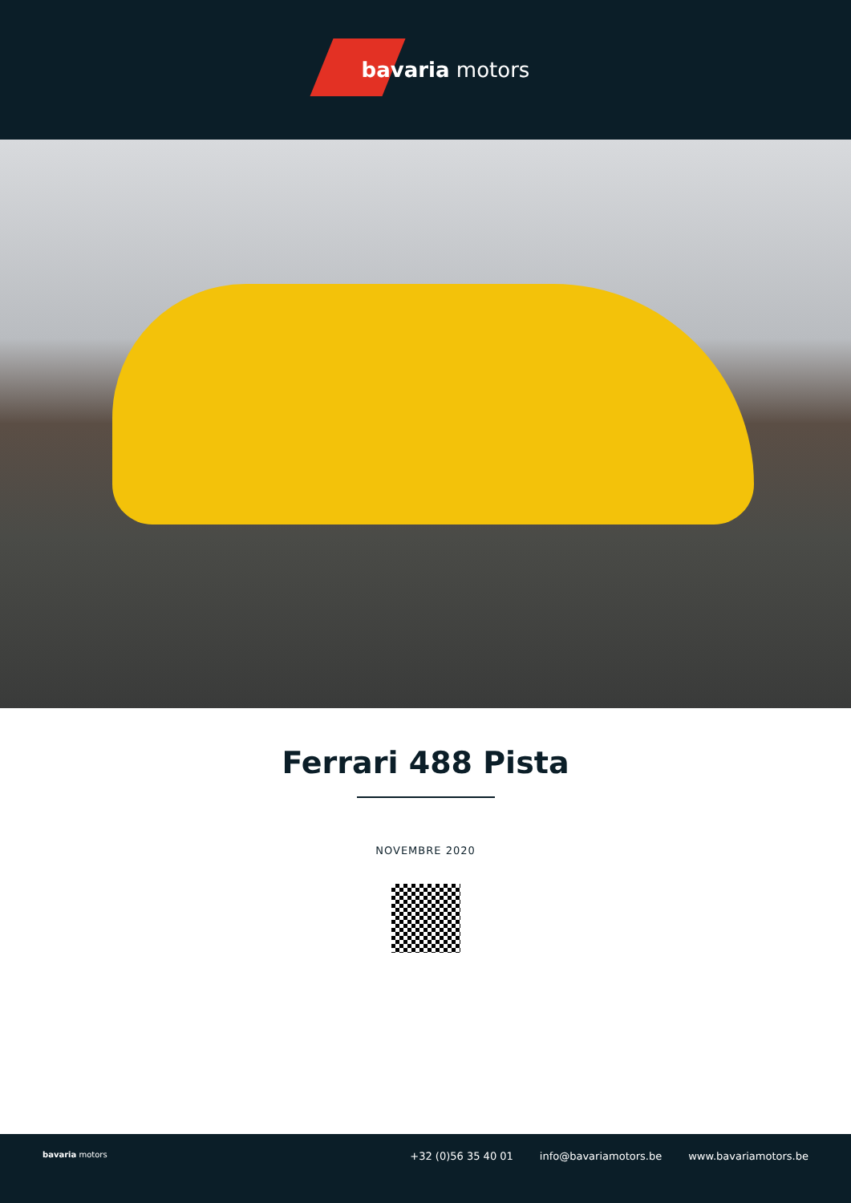bavaria motors
Ferrari 488 Pista
NOVEMBRE 2020
bavaria motors
+32 (0)56 35 40 01 info@bavariamotors.be www.bavariamotors.be